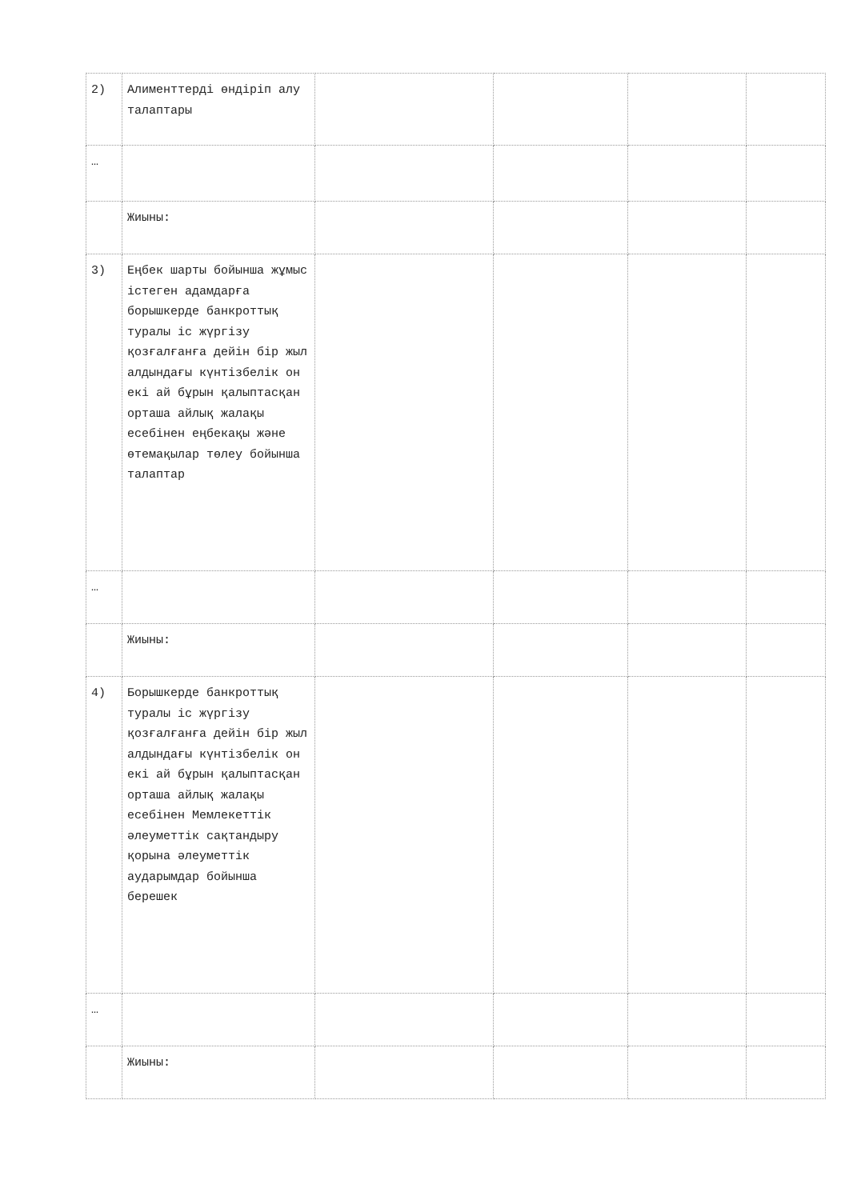| 2) | Алименттерді өндіріп алу талаптары | | | | |
| … | | | | | |
| | Жиыны: | | | | |
| 3) | Еңбек шарты бойынша жұмыс істеген адамдарға борышкерде банкроттық туралы іс жүргізу қозғалғанға дейін бір жыл алдындағы күнтізбелік он екі ай бұрын қалыптасқан орташа айлық жалақы есебінен еңбекақы және өтемақылар төлеу бойынша талаптар | | | | |
| … | | | | | |
| | Жиыны: | | | | |
| 4) | Борышкерде банкроттық туралы іс жүргізу қозғалғанға дейін бір жыл алдындағы күнтізбелік он екі ай бұрын қалыптасқан орташа айлық жалақы есебінен Мемлекеттік әлеуметтік сақтандыру қорына әлеуметтік аударымдар бойынша берешек | | | | |
| … | | | | | |
| | Жиыны: | | | | |